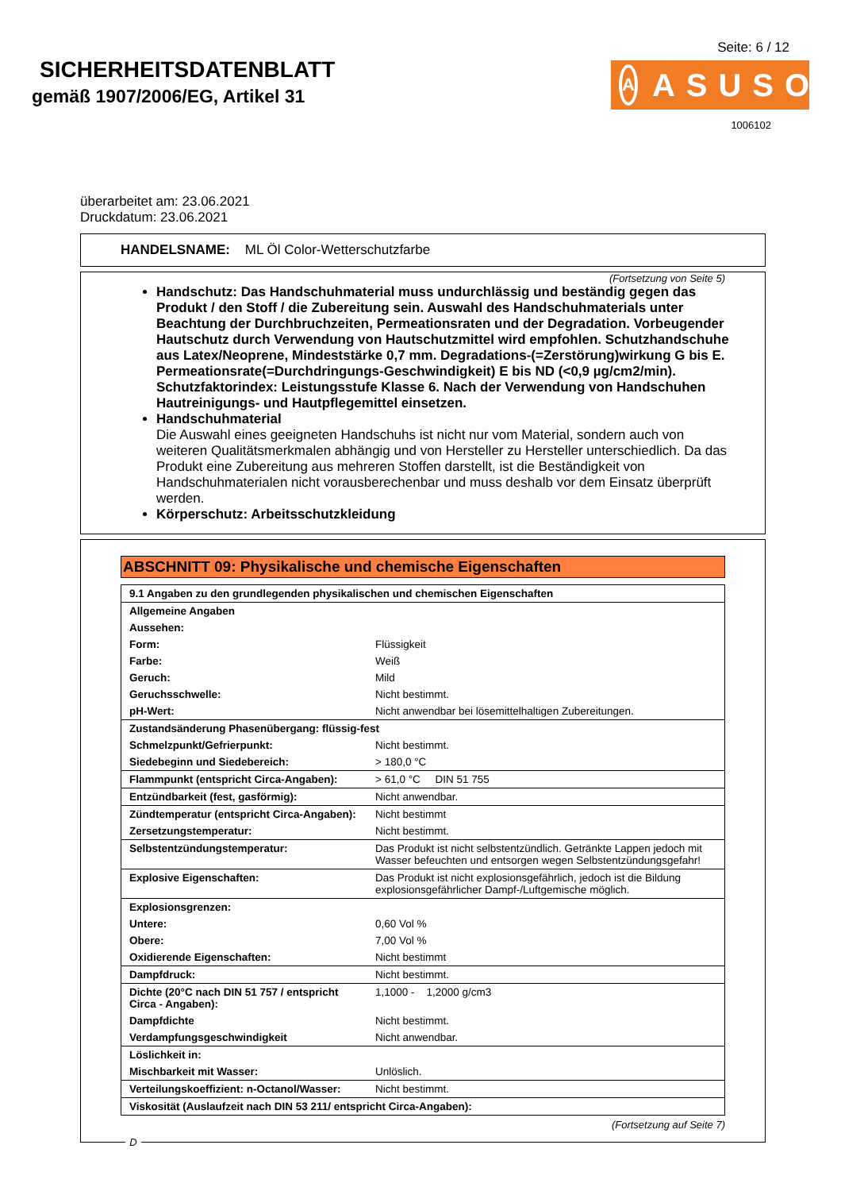SICHERHEITSDATENBLATT
gemäß 1907/2006/EG, Artikel 31
Seite: 6 / 12
A ASUSO
1006102
überarbeitet am: 23.06.2021
Druckdatum: 23.06.2021
HANDELSNAME: ML Öl Color-Wetterschutzfarbe
(Fortsetzung von Seite 5)
Handschutz: Das Handschuhmaterial muss undurchlässig und beständig gegen das Produkt / den Stoff / die Zubereitung sein. Auswahl des Handschuhmaterials unter Beachtung der Durchbruchzeiten, Permeationsraten und der Degradation. Vorbeugender Hautschutz durch Verwendung von Hautschutzmittel wird empfohlen. Schutzhandschuhe aus Latex/Neoprene, Mindeststärke 0,7 mm. Degradations-(=Zerstörung)wirkung G bis E. Permeationsrate(=Durchdringungs-Geschwindigkeit) E bis ND (<0,9 µg/cm2/min). Schutzfaktorindex: Leistungsstufe Klasse 6. Nach der Verwendung von Handschuhen Hautreinigungs- und Hautpflegemittel einsetzen.
Handschuhmaterial
Die Auswahl eines geeigneten Handschuhs ist nicht nur vom Material, sondern auch von weiteren Qualitätsmerkmalen abhängig und von Hersteller zu Hersteller unterschiedlich. Da das Produkt eine Zubereitung aus mehreren Stoffen darstellt, ist die Beständigkeit von Handschuhmaterialen nicht vorausberechenbar und muss deshalb vor dem Einsatz überprüft werden.
Körperschutz: Arbeitsschutzkleidung
ABSCHNITT 09: Physikalische und chemische Eigenschaften
| 9.1 Angaben zu den grundlegenden physikalischen und chemischen Eigenschaften | |
| Allgemeine Angaben | |
| Aussehen: | |
| Form: | Flüssigkeit |
| Farbe: | Weiß |
| Geruch: | Mild |
| Geruchsschwelle: | Nicht bestimmt. |
| pH-Wert: | Nicht anwendbar bei lösemittelhaltigen Zubereitungen. |
| Zustandsänderung Phasenübergang: flüssig-fest | |
| Schmelzpunkt/Gefrierpunkt: | Nicht bestimmt. |
| Siedebeginn und Siedebereich: | > 180,0 °C |
| Flammpunkt (entspricht Circa-Angaben): | > 61,0 °C DIN 51 755 |
| Entzündbarkeit (fest, gasförmig): | Nicht anwendbar. |
| Zündtemperatur (entspricht Circa-Angaben): | Nicht bestimmt |
| Zersetzungstemperatur: | Nicht bestimmt. |
| Selbstentzündungstemperatur: | Das Produkt ist nicht selbstentzündlich. Getränkte Lappen jedoch mit Wasser befeuchten und entsorgen wegen Selbstentzündungsgefahr! |
| Explosive Eigenschaften: | Das Produkt ist nicht explosionsgefährlich, jedoch ist die Bildung explosionsgefährlicher Dampf-/Luftgemische möglich. |
| Explosionsgrenzen: | |
| Untere: | 0,60 Vol % |
| Obere: | 7,00 Vol % |
| Oxidierende Eigenschaften: | Nicht bestimmt |
| Dampfdruck: | Nicht bestimmt. |
| Dichte (20°C nach DIN 51 757 / entspricht Circa - Angaben): | 1,1000 - 1,2000 g/cm3 |
| Dampfdichte | Nicht bestimmt. |
| Verdampfungsgeschwindigkeit | Nicht anwendbar. |
| Löslichkeit in: | |
| Mischbarkeit mit Wasser: | Unlöslich. |
| Verteilungskoeffizient: n-Octanol/Wasser: | Nicht bestimmt. |
| Viskosität (Auslaufzeit nach DIN 53 211/ entspricht Circa-Angaben): | |
(Fortsetzung auf Seite 7)
D